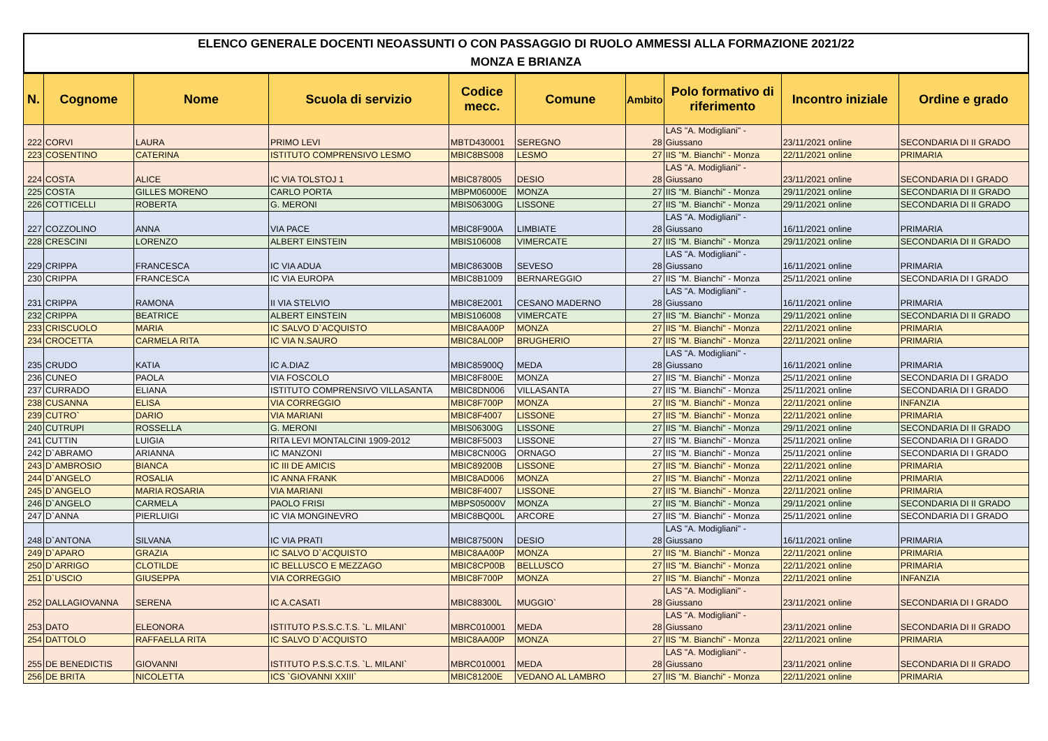ELENCO GENERALE DOCENTI NEOASSUNTI O CON PASSAGGIO DI RUOLO AMMESSI ALLA FORMAZIONE 2021/22
MONZA E BRIANZA
| N. | Cognome | Nome | Scuola di servizio | Codice mecc. | Comune | Ambito | Polo formativo di riferimento | Incontro iniziale | Ordine e grado |
| --- | --- | --- | --- | --- | --- | --- | --- | --- | --- |
| 222 | CORVI | LAURA | PRIMO LEVI | MBTD430001 | SEREGNO | 28 | LAS "A. Modigliani" - Giussano | 23/11/2021 online | SECONDARIA DI II GRADO |
| 223 | COSENTINO | CATERINA | ISTITUTO COMPRENSIVO LESMO | MBIC8BS008 | LESMO | 27 | IIS "M. Bianchi" - Monza | 22/11/2021 online | PRIMARIA |
| 224 | COSTA | ALICE | IC VIA TOLSTOJ 1 | MBIC878005 | DESIO | 28 | LAS "A. Modigliani" - Giussano | 23/11/2021 online | SECONDARIA DI I GRADO |
| 225 | COSTA | GILLES MORENO | CARLO PORTA | MBPM06000E | MONZA | 27 | IIS "M. Bianchi" - Monza | 29/11/2021 online | SECONDARIA DI II GRADO |
| 226 | COTTICELLI | ROBERTA | G. MERONI | MBIS06300G | LISSONE | 27 | IIS "M. Bianchi" - Monza | 29/11/2021 online | SECONDARIA DI II GRADO |
| 227 | COZZOLINO | ANNA | VIA PACE | MBIC8F900A | LIMBIATE | 28 | LAS "A. Modigliani" - Giussano | 16/11/2021 online | PRIMARIA |
| 228 | CRESCINI | LORENZO | ALBERT EINSTEIN | MBIS106008 | VIMERCATE | 27 | IIS "M. Bianchi" - Monza | 29/11/2021 online | SECONDARIA DI II GRADO |
| 229 | CRIPPA | FRANCESCA | IC VIA ADUA | MBIC86300B | SEVESO | 28 | LAS "A. Modigliani" - Giussano | 16/11/2021 online | PRIMARIA |
| 230 | CRIPPA | FRANCESCA | IC VIA EUROPA | MBIC8B1009 | BERNAREGGIO | 27 | IIS "M. Bianchi" - Monza | 25/11/2021 online | SECONDARIA DI I GRADO |
| 231 | CRIPPA | RAMONA | II VIA STELVIO | MBIC8E2001 | CESANO MADERNO | 28 | LAS "A. Modigliani" - Giussano | 16/11/2021 online | PRIMARIA |
| 232 | CRIPPA | BEATRICE | ALBERT EINSTEIN | MBIS106008 | VIMERCATE | 27 | IIS "M. Bianchi" - Monza | 29/11/2021 online | SECONDARIA DI II GRADO |
| 233 | CRISCUOLO | MARIA | IC SALVO D`ACQUISTO | MBIC8AA00P | MONZA | 27 | IIS "M. Bianchi" - Monza | 22/11/2021 online | PRIMARIA |
| 234 | CROCETTA | CARMELA RITA | IC VIA N.SAURO | MBIC8AL00P | BRUGHERIO | 27 | IIS "M. Bianchi" - Monza | 22/11/2021 online | PRIMARIA |
| 235 | CRUDO | KATIA | IC A.DIAZ | MBIC85900Q | MEDA | 28 | LAS "A. Modigliani" - Giussano | 16/11/2021 online | PRIMARIA |
| 236 | CUNEO | PAOLA | VIA FOSCOLO | MBIC8F800E | MONZA | 27 | IIS "M. Bianchi" - Monza | 25/11/2021 online | SECONDARIA DI I GRADO |
| 237 | CURRADO | ELIANA | ISTITUTO COMPRENSIVO VILLASANTA | MBIC8DN006 | VILLASANTA | 27 | IIS "M. Bianchi" - Monza | 25/11/2021 online | SECONDARIA DI I GRADO |
| 238 | CUSANNA | ELISA | VIA CORREGGIO | MBIC8F700P | MONZA | 27 | IIS "M. Bianchi" - Monza | 22/11/2021 online | INFANZIA |
| 239 | CUTRO` | DARIO | VIA MARIANI | MBIC8F4007 | LISSONE | 27 | IIS "M. Bianchi" - Monza | 22/11/2021 online | PRIMARIA |
| 240 | CUTRUPI | ROSSELLA | G. MERONI | MBIS06300G | LISSONE | 27 | IIS "M. Bianchi" - Monza | 29/11/2021 online | SECONDARIA DI II GRADO |
| 241 | CUTTIN | LUIGIA | RITA LEVI MONTALCINI 1909-2012 | MBIC8F5003 | LISSONE | 27 | IIS "M. Bianchi" - Monza | 25/11/2021 online | SECONDARIA DI I GRADO |
| 242 | D`ABRAMO | ARIANNA | IC MANZONI | MBIC8CN00G | ORNAGO | 27 | IIS "M. Bianchi" - Monza | 25/11/2021 online | SECONDARIA DI I GRADO |
| 243 | D`AMBROSIO | BIANCA | IC III DE AMICIS | MBIC89200B | LISSONE | 27 | IIS "M. Bianchi" - Monza | 22/11/2021 online | PRIMARIA |
| 244 | D`ANGELO | ROSALIA | IC ANNA FRANK | MBIC8AD006 | MONZA | 27 | IIS "M. Bianchi" - Monza | 22/11/2021 online | PRIMARIA |
| 245 | D`ANGELO | MARIA ROSARIA | VIA MARIANI | MBIC8F4007 | LISSONE | 27 | IIS "M. Bianchi" - Monza | 22/11/2021 online | PRIMARIA |
| 246 | D`ANGELO | CARMELA | PAOLO FRISI | MBPS05000V | MONZA | 27 | IIS "M. Bianchi" - Monza | 29/11/2021 online | SECONDARIA DI II GRADO |
| 247 | D`ANNA | PIERLUIGI | IC VIA MONGINEVRO | MBIC8BQ00L | ARCORE | 27 | IIS "M. Bianchi" - Monza | 25/11/2021 online | SECONDARIA DI I GRADO |
| 248 | D`ANTONA | SILVANA | IC VIA PRATI | MBIC87500N | DESIO | 28 | LAS "A. Modigliani" - Giussano | 16/11/2021 online | PRIMARIA |
| 249 | D`APARO | GRAZIA | IC SALVO D`ACQUISTO | MBIC8AA00P | MONZA | 27 | IIS "M. Bianchi" - Monza | 22/11/2021 online | PRIMARIA |
| 250 | D`ARRIGO | CLOTILDE | IC BELLUSCO E MEZZAGO | MBIC8CP00B | BELLUSCO | 27 | IIS "M. Bianchi" - Monza | 22/11/2021 online | PRIMARIA |
| 251 | D`USCIO | GIUSEPPA | VIA CORREGGIO | MBIC8F700P | MONZA | 27 | IIS "M. Bianchi" - Monza | 22/11/2021 online | INFANZIA |
| 252 | DALLAGIOVANNA | SERENA | IC A.CASATI | MBIC88300L | MUGGIO` | 28 | LAS "A. Modigliani" - Giussano | 23/11/2021 online | SECONDARIA DI I GRADO |
| 253 | DATO | ELEONORA | ISTITUTO P.S.S.C.T.S. `L. MILANI` | MBRC010001 | MEDA | 28 | LAS "A. Modigliani" - Giussano | 23/11/2021 online | SECONDARIA DI II GRADO |
| 254 | DATTOLO | RAFFAELLA RITA | IC SALVO D`ACQUISTO | MBIC8AA00P | MONZA | 27 | IIS "M. Bianchi" - Monza | 22/11/2021 online | PRIMARIA |
| 255 | DE BENEDICTIS | GIOVANNI | ISTITUTO P.S.S.C.T.S. `L. MILANI` | MBRC010001 | MEDA | 28 | LAS "A. Modigliani" - Giussano | 23/11/2021 online | SECONDARIA DI II GRADO |
| 256 | DE BRITA | NICOLETTA | ICS `GIOVANNI XXIII` | MBIC81200E | VEDANO AL LAMBRO | 27 | IIS "M. Bianchi" - Monza | 22/11/2021 online | PRIMARIA |